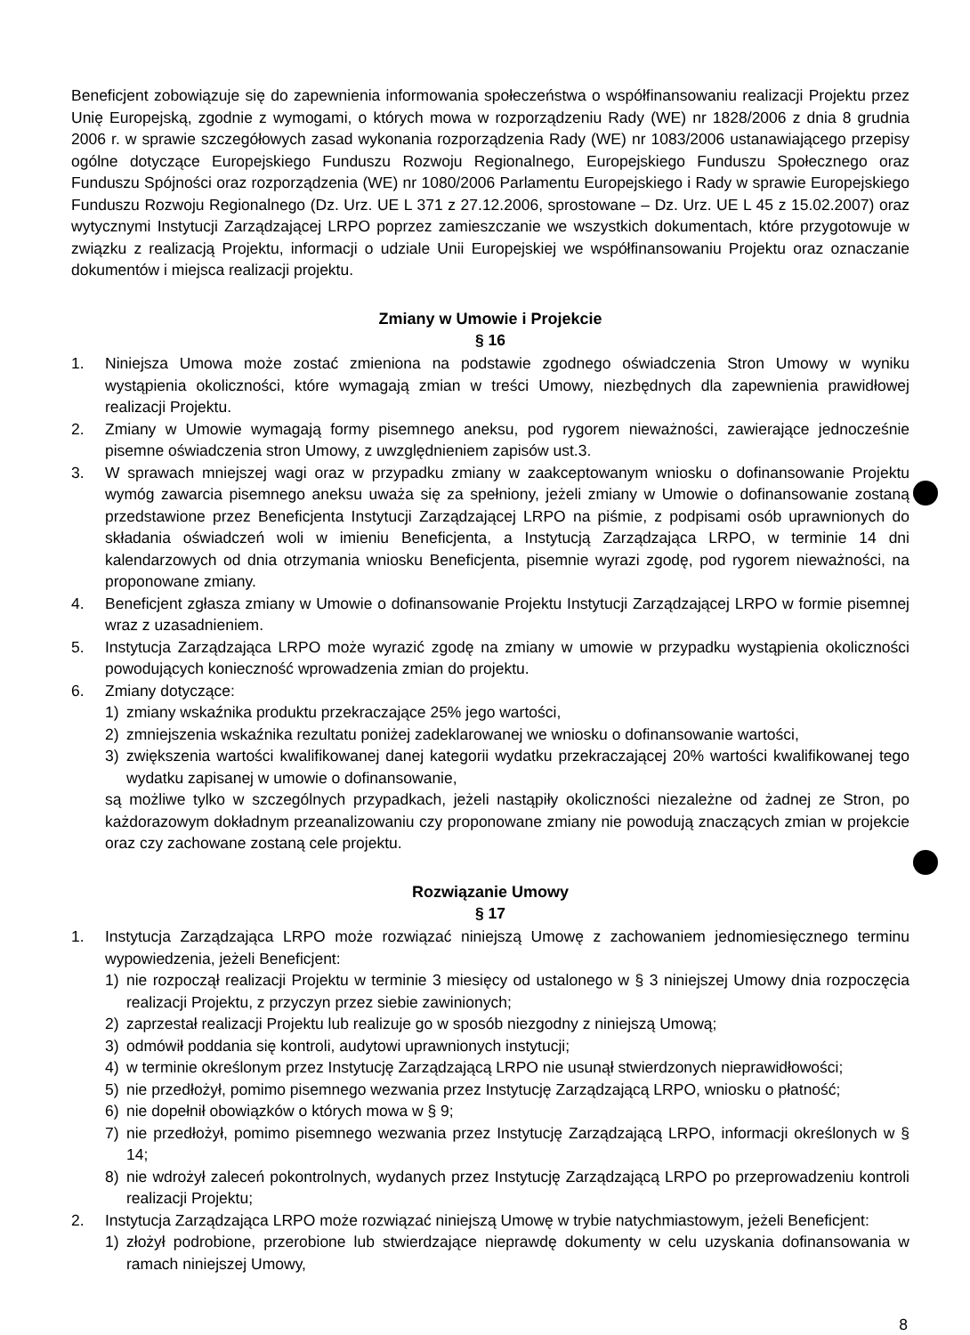Beneficjent zobowiązuje się do zapewnienia informowania społeczeństwa o współfinansowaniu realizacji Projektu przez Unię Europejską, zgodnie z wymogami, o których mowa w rozporządzeniu Rady (WE) nr 1828/2006 z dnia 8 grudnia 2006 r. w sprawie szczegółowych zasad wykonania rozporządzenia Rady (WE) nr 1083/2006 ustanawiającego przepisy ogólne dotyczące Europejskiego Funduszu Rozwoju Regionalnego, Europejskiego Funduszu Społecznego oraz Funduszu Spójności oraz rozporządzenia (WE) nr 1080/2006 Parlamentu Europejskiego i Rady w sprawie Europejskiego Funduszu Rozwoju Regionalnego (Dz. Urz. UE L 371 z 27.12.2006, sprostowane – Dz. Urz. UE L 45 z 15.02.2007) oraz wytycznymi Instytucji Zarządzającej LRPO poprzez zamieszczanie we wszystkich dokumentach, które przygotowuje w związku z realizacją Projektu, informacji o udziale Unii Europejskiej we współfinansowaniu Projektu oraz oznaczanie dokumentów i miejsca realizacji projektu.
Zmiany w Umowie i Projekcie
§ 16
1. Niniejsza Umowa może zostać zmieniona na podstawie zgodnego oświadczenia Stron Umowy w wyniku wystąpienia okoliczności, które wymagają zmian w treści Umowy, niezbędnych dla zapewnienia prawidłowej realizacji Projektu.
2. Zmiany w Umowie wymagają formy pisemnego aneksu, pod rygorem nieważności, zawierające jednocześnie pisemne oświadczenia stron Umowy, z uwzględnieniem zapisów ust.3.
3. W sprawach mniejszej wagi oraz w przypadku zmiany w zaakceptowanym wniosku o dofinansowanie Projektu wymóg zawarcia pisemnego aneksu uważa się za spełniony, jeżeli zmiany w Umowie o dofinansowanie zostaną przedstawione przez Beneficjenta Instytucji Zarządzającej LRPO na piśmie, z podpisami osób uprawnionych do składania oświadczeń woli w imieniu Beneficjenta, a Instytucją Zarządzająca LRPO, w terminie 14 dni kalendarzowych od dnia otrzymania wniosku Beneficjenta, pisemnie wyrazi zgodę, pod rygorem nieważności, na proponowane zmiany.
4. Beneficjent zgłasza zmiany w Umowie o dofinansowanie Projektu Instytucji Zarządzającej LRPO w formie pisemnej wraz z uzasadnieniem.
5. Instytucja Zarządzająca LRPO może wyrazić zgodę na zmiany w umowie w przypadku wystąpienia okoliczności powodujących konieczność wprowadzenia zmian do projektu.
6. Zmiany dotyczące:
1) zmiany wskaźnika produktu przekraczające 25% jego wartości,
2) zmniejszenia wskaźnika rezultatu poniżej zadeklarowanej we wniosku o dofinansowanie wartości,
3) zwiększenia wartości kwalifikowanej danej kategorii wydatku przekraczającej 20% wartości kwalifikowanej tego wydatku zapisanej w umowie o dofinansowanie,
są możliwe tylko w szczególnych przypadkach, jeżeli nastąpiły okoliczności niezależne od żadnej ze Stron, po każdorazowym dokładnym przeanalizowaniu czy proponowane zmiany nie powodują znaczących zmian w projekcie oraz czy zachowane zostaną cele projektu.
Rozwiązanie Umowy
§ 17
1. Instytucja Zarządzająca LRPO może rozwiązać niniejszą Umowę z zachowaniem jednomiesięcznego terminu wypowiedzenia, jeżeli Beneficjent:
1) nie rozpoczął realizacji Projektu w terminie 3 miesięcy od ustalonego w § 3 niniejszej Umowy dnia rozpoczęcia realizacji Projektu, z przyczyn przez siebie zawinionych;
2) zaprzestał realizacji Projektu lub realizuje go w sposób niezgodny z niniejszą Umową;
3) odmówił poddania się kontroli, audytowi uprawnionych instytucji;
4) w terminie określonym przez Instytucję Zarządzającą LRPO nie usunął stwierdzonych nieprawidłowości;
5) nie przedłożył, pomimo pisemnego wezwania przez Instytucję Zarządzającą LRPO, wniosku o płatność;
6) nie dopełnił obowiązków o których mowa w § 9;
7) nie przedłożył, pomimo pisemnego wezwania przez Instytucję Zarządzającą LRPO, informacji określonych w § 14;
8) nie wdrożył zaleceń pokontrolnych, wydanych przez Instytucję Zarządzającą LRPO po przeprowadzeniu kontroli realizacji Projektu;
2. Instytucja Zarządzająca LRPO może rozwiązać niniejszą Umowę w trybie natychmiastowym, jeżeli Beneficjent:
1) złożył podrobione, przerobione lub stwierdzające nieprawdę dokumenty w celu uzyskania dofinansowania w ramach niniejszej Umowy,
8